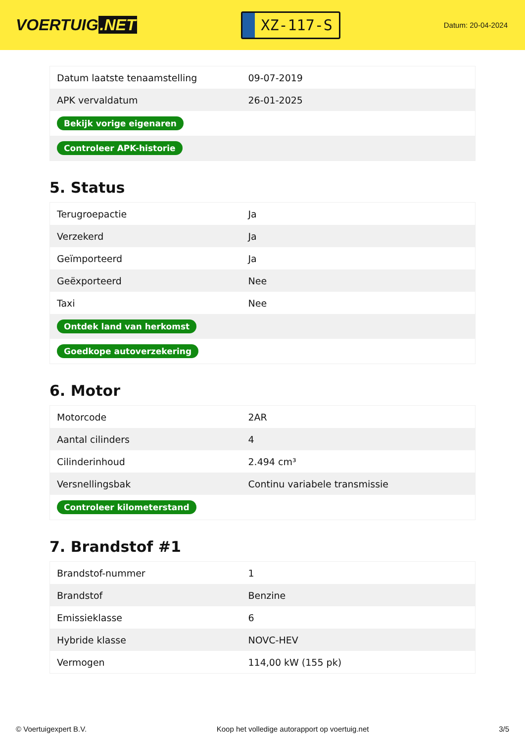VOERTUIG.NET
XZ-117-S
Datum: 20-04-2024
| Datum laatste tenaamstelling | 09-07-2019 |
| APK vervaldatum | 26-01-2025 |
| Bekijk vorige eigenaren | |
| Controleer APK-historie | |
5. Status
| Terugroepactie | Ja |
| Verzekerd | Ja |
| Geïmporteerd | Ja |
| Geëxporteerd | Nee |
| Taxi | Nee |
| Ontdek land van herkomst | |
| Goedkope autoverzekering | |
6. Motor
| Motorcode | 2AR |
| Aantal cilinders | 4 |
| Cilinderinhoud | 2.494 cm³ |
| Versnellingsbak | Continu variabele transmissie |
| Controleer kilometerstand | |
7. Brandstof #1
| Brandstof-nummer | 1 |
| Brandstof | Benzine |
| Emissieklasse | 6 |
| Hybride klasse | NOVC-HEV |
| Vermogen | 114,00 kW (155 pk) |
© Voertuigexpert B.V. Koop het volledige autorapport op voertuig.net 3/5